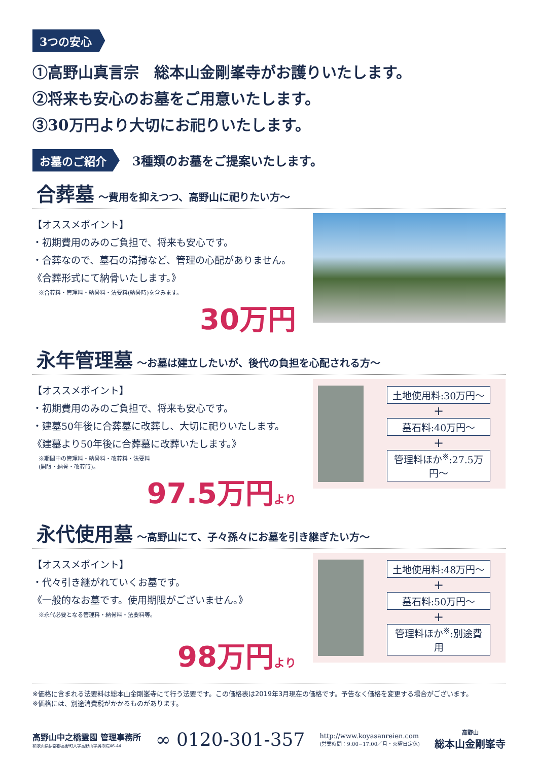3つの安心
①高野山真言宗　総本山金剛峯寺がお護りいたします。
②将来も安心のお墓をご用意いたします。
③30万円より大切にお祀りいたします。
お墓のご紹介 3種類のお墓をご提案いたします。
合葬墓 ～費用を抑えつつ、高野山に祀りたい方～
【オススメポイント】
・初期費用のみのご負担で、将来も安心です。
・合葬なので、墓石の清掃など、管理の心配がありません。
《合葬形式にて納骨いたします。》
※合葬料・管理料・納骨料・法要料(納骨時)を含みます。
30万円
永年管理墓 ～お墓は建立したいが、後代の負担を心配される方～
【オススメポイント】
・初期費用のみのご負担で、将来も安心です。
・建墓50年後に合葬墓に改葬し、大切に祀りいたします。
《建墓より50年後に合葬墓に改葬いたします。》
※期間中の管理料・納骨料・改葬料・法要料
(開眼・納骨・改葬時)。
97.5万円より
土地使用料:30万円～
+
墓石料:40万円～
+
管理料ほか<sup>※</sup>:27.5万円～
永代使用墓 ～高野山にて、子々孫々にお墓を引き継ぎたい方～
【オススメポイント】
・代々引き継がれていくお墓です。
《一般的なお墓です。使用期限がございません。》
※永代必要となる管理料・納骨料・法要料等。
98万円より
土地使用料:48万円～
+
墓石料:50万円～
+
管理料ほか<sup>※</sup>:別途費用
※価格に含まれる法要料は総本山金剛峯寺にて行う法要です。この価格表は2019年3月現在の価格です。予告なく価格を変更する場合がございます。
※価格には、別途消費税がかかるものがあります。
高野山中之橋霊園 管理事務所
和歌山県伊都郡高野町大字高野山字奥の院46-44
∞ 0120-301-357
http://www.koyasanreien.com
(営業時間：9:00−17:00／月・火曜日定休)
高野山
総本山金剛峯寺